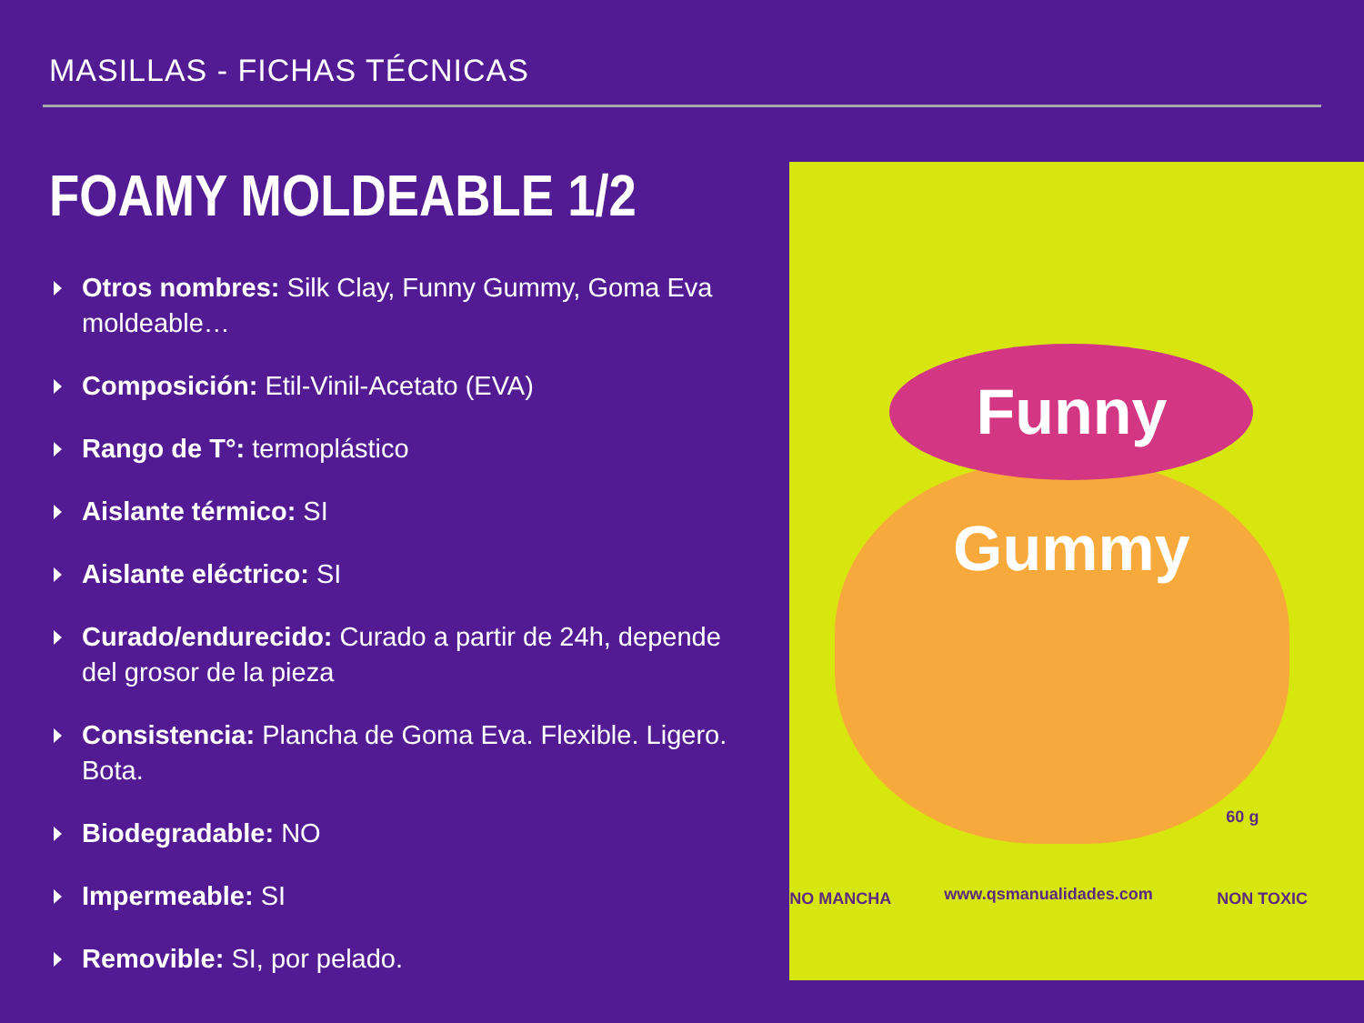MASILLAS - FICHAS TÉCNICAS
FOAMY MOLDEABLE 1/2
Otros nombres: Silk Clay, Funny Gummy, Goma Eva moldeable…
Composición: Etil-Vinil-Acetato (EVA)
Rango de T°: termoplástico
Aislante térmico: SI
Aislante eléctrico: SI
Curado/endurecido: Curado a partir de 24h, depende del grosor de la pieza
Consistencia: Plancha de Goma Eva. Flexible. Ligero. Bota.
Biodegradable: NO
Impermeable: SI
Removible: SI, por pelado.
Funny Gummy
NO MANCHA www.qsmanualidades.com
60 g
NON TOXIC